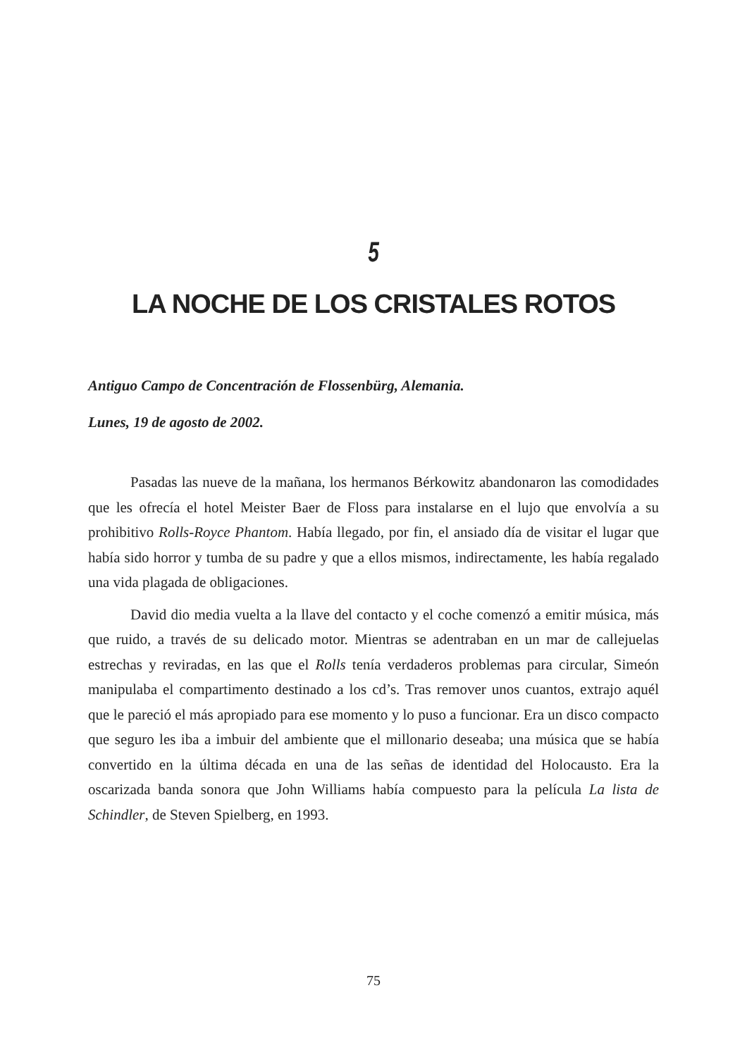5
LA NOCHE DE LOS CRISTALES ROTOS
Antiguo Campo de Concentración de Flossenbürg, Alemania.
Lunes, 19 de agosto de 2002.
Pasadas las nueve de la mañana, los hermanos Bérkowitz abandonaron las comodidades que les ofrecía el hotel Meister Baer de Floss para instalarse en el lujo que envolvía a su prohibitivo Rolls-Royce Phantom. Había llegado, por fin, el ansiado día de visitar el lugar que había sido horror y tumba de su padre y que a ellos mismos, indirectamente, les había regalado una vida plagada de obligaciones.
David dio media vuelta a la llave del contacto y el coche comenzó a emitir música, más que ruido, a través de su delicado motor. Mientras se adentraban en un mar de callejuelas estrechas y reviradas, en las que el Rolls tenía verdaderos problemas para circular, Simeón manipulaba el compartimento destinado a los cd’s. Tras remover unos cuantos, extrajo aquél que le pareció el más apropiado para ese momento y lo puso a funcionar. Era un disco compacto que seguro les iba a imbuir del ambiente que el millonario deseaba; una música que se había convertido en la última década en una de las señas de identidad del Holocausto. Era la oscarizada banda sonora que John Williams había compuesto para la película La lista de Schindler, de Steven Spielberg, en 1993.
75